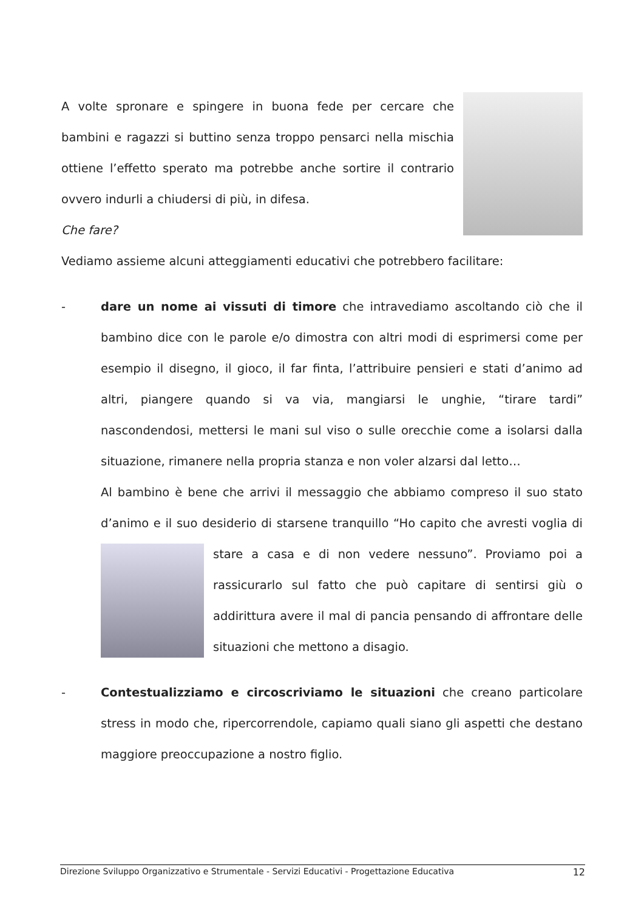A volte spronare e spingere in buona fede per cercare che bambini e ragazzi si buttino senza troppo pensarci nella mischia ottiene l’effetto sperato ma potrebbe anche sortire il contrario ovvero indurli a chiudersi di più, in difesa.
Che fare?
Vediamo assieme alcuni atteggiamenti educativi che potrebbero facilitare:
- dare un nome ai vissuti di timore che intravediamo ascoltando ciò che il bambino dice con le parole e/o dimostra con altri modi di esprimersi come per esempio il disegno, il gioco, il far finta, l’attribuire pensieri e stati d’animo ad altri, piangere quando si va via, mangiarsi le unghie, “tirare tardi” nascondendosi, mettersi le mani sul viso o sulle orecchie come a isolarsi dalla situazione, rimanere nella propria stanza e non voler alzarsi dal letto…
Al bambino è bene che arrivi il messaggio che abbiamo compreso il suo stato d’animo e il suo desiderio di starsene tranquillo “Ho capito che avresti voglia di stare a casa e di non vedere nessuno”. Proviamo poi a rassicurarlo sul fatto che può capitare di sentirsi giù o addirittura avere il mal di pancia pensando di affrontare delle situazioni che mettono a disagio.
- Contestualizziamo e circoscriviamo le situazioni che creano particolare stress in modo che, ripercorrendole, capiamo quali siano gli aspetti che destano maggiore preoccupazione a nostro figlio.
Direzione Sviluppo Organizzativo e Strumentale - Servizi Educativi - Progettazione Educativa 12